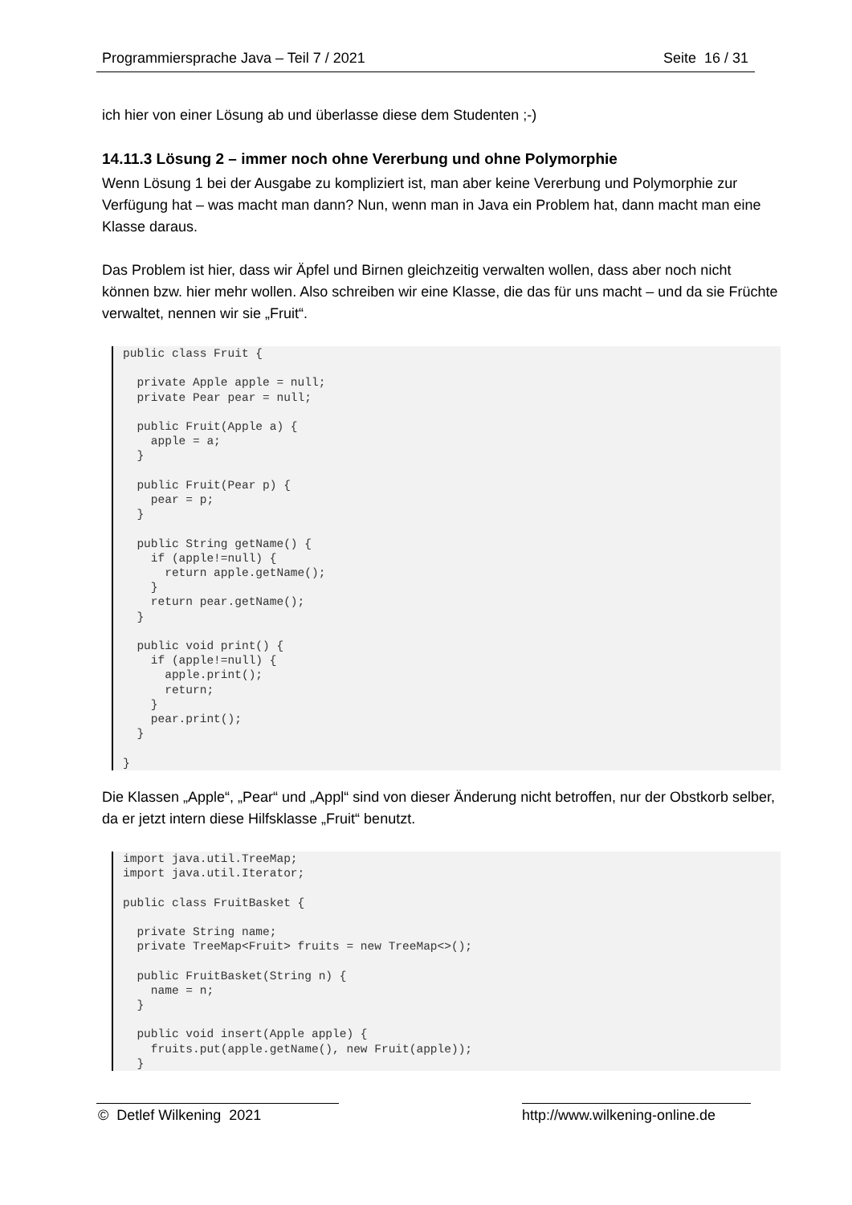Programmiersprache Java – Teil 7 / 2021 Seite 16 / 31
ich hier von einer Lösung ab und überlasse diese dem Studenten ;-)
14.11.3 Lösung 2 – immer noch ohne Vererbung und ohne Polymorphie
Wenn Lösung 1 bei der Ausgabe zu kompliziert ist, man aber keine Vererbung und Polymorphie zur Verfügung hat – was macht man dann? Nun, wenn man in Java ein Problem hat, dann macht man eine Klasse daraus.
Das Problem ist hier, dass wir Äpfel und Birnen gleichzeitig verwalten wollen, dass aber noch nicht können bzw. hier mehr wollen. Also schreiben wir eine Klasse, die das für uns macht – und da sie Früchte verwaltet, nennen wir sie „Fruit“.
public class Fruit {

  private Apple apple = null;
  private Pear pear = null;

  public Fruit(Apple a) {
    apple = a;
  }

  public Fruit(Pear p) {
    pear = p;
  }

  public String getName() {
    if (apple!=null) {
      return apple.getName();
    }
    return pear.getName();
  }

  public void print() {
    if (apple!=null) {
      apple.print();
      return;
    }
    pear.print();
  }

}
Die Klassen „Apple“, „Pear“ und „Appl“ sind von dieser Änderung nicht betroffen, nur der Obstkorb selber, da er jetzt intern diese Hilfsklasse „Fruit“ benutzt.
import java.util.TreeMap;
import java.util.Iterator;

public class FruitBasket {

  private String name;
  private TreeMap<Fruit> fruits = new TreeMap<>();

  public FruitBasket(String n) {
    name = n;
  }

  public void insert(Apple apple) {
    fruits.put(apple.getName(), new Fruit(apple));
  }
© Detlef Wilkening 2021 http://www.wilkening-online.de